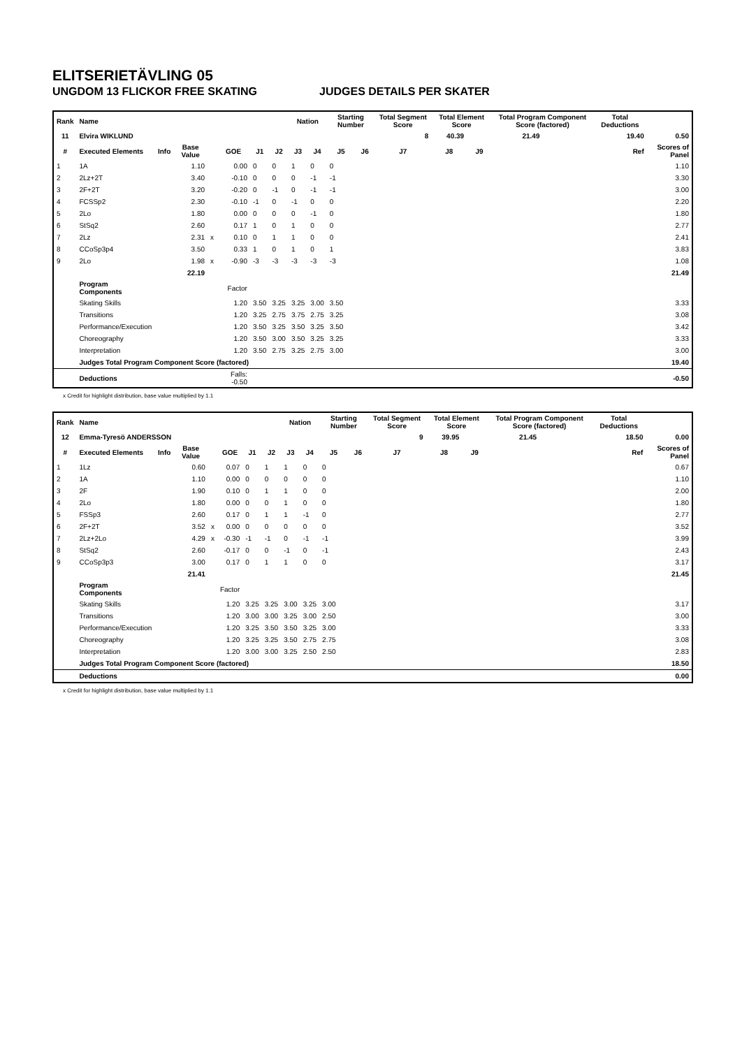ELITSERIETÄVLING 05
UNGDOM 13 FLICKOR FREE SKATING JUDGES DETAILS PER SKATER
| Rank | Name | | | | | | | Nation | | Starting Number | | Total Segment Score | Total Element Score | | Total Program Component Score (factored) | | Total Deductions | |
| --- | --- | --- | --- | --- | --- | --- | --- | --- | --- | --- | --- | --- | --- | --- | --- | --- | --- | --- |
| 11 | Elvira WIKLUND | | | | | | | | | | | 8 | 40.39 | 21.49 | | 19.40 | | 0.50 |
| # | Executed Elements | Info | Base Value | | GOE | J1 | J2 | J3 | J4 | J5 | J6 | J7 | J8 | J9 | Ref | | | Scores of Panel |
| 1 | 1A | | 1.10 | | 0.00 | 0 | 0 | 1 | 0 | 0 | | | | | | | | 1.10 |
| 2 | 2Lz+2T | | 3.40 | | -0.10 | 0 | 0 | 0 | -1 | -1 | | | | | | | | 3.30 |
| 3 | 2F+2T | | 3.20 | | -0.20 | 0 | -1 | 0 | -1 | -1 | | | | | | | | 3.00 |
| 4 | FCSSp2 | | 2.30 | | -0.10 | -1 | 0 | -1 | 0 | 0 | | | | | | | | 2.20 |
| 5 | 2Lo | | 1.80 | | 0.00 | 0 | 0 | 0 | -1 | 0 | | | | | | | | 1.80 |
| 6 | StSq2 | | 2.60 | | 0.17 | 1 | 0 | 1 | 0 | 0 | | | | | | | | 2.77 |
| 7 | 2Lz | | 2.31 | x | 0.10 | 0 | 1 | 1 | 0 | 0 | | | | | | | | 2.41 |
| 8 | CCoSp3p4 | | 3.50 | | 0.33 | 1 | 0 | 1 | 0 | 1 | | | | | | | | 3.83 |
| 9 | 2Lo | | 1.98 | x | -0.90 | -3 | -3 | -3 | -3 | -3 | | | | | | | | 1.08 |
| | | | 22.19 | | | | | | | | | | | | | | | 21.49 |
| | Program Components | | | | Factor | | | | | | | | | | | | | |
| | Skating Skills | | | | 1.20 | 3.50 | 3.25 | 3.25 | 3.00 | 3.50 | | | | | | | | 3.33 |
| | Transitions | | | | 1.20 | 3.25 | 2.75 | 3.75 | 2.75 | 3.25 | | | | | | | | 3.08 |
| | Performance/Execution | | | | 1.20 | 3.50 | 3.25 | 3.50 | 3.25 | 3.50 | | | | | | | | 3.42 |
| | Choreography | | | | 1.20 | 3.50 | 3.00 | 3.50 | 3.25 | 3.25 | | | | | | | | 3.33 |
| | Interpretation | | | | 1.20 | 3.50 | 2.75 | 3.25 | 2.75 | 3.00 | | | | | | | | 3.00 |
| | Judges Total Program Component Score (factored) | | | | | | | | | | | | | | | | | 19.40 |
| | Deductions | | | | Falls: -0.50 | | | | | | | | | | | | | -0.50 |
x Credit for highlight distribution, base value multiplied by 1.1
| Rank | Name | | | | | | | Nation | | Starting Number | | Total Segment Score | Total Element Score | | Total Program Component Score (factored) | | Total Deductions | |
| --- | --- | --- | --- | --- | --- | --- | --- | --- | --- | --- | --- | --- | --- | --- | --- | --- | --- | --- |
| 12 | Emma-Tyresö ANDERSSON | | | | | | | | | | | 9 | 39.95 | 21.45 | | 18.50 | | 0.00 |
| # | Executed Elements | Info | Base Value | | GOE | J1 | J2 | J3 | J4 | J5 | J6 | J7 | J8 | J9 | Ref | | | Scores of Panel |
| 1 | 1Lz | | 0.60 | | 0.07 | 0 | 1 | 1 | 0 | 0 | | | | | | | | 0.67 |
| 2 | 1A | | 1.10 | | 0.00 | 0 | 0 | 0 | 0 | 0 | | | | | | | | 1.10 |
| 3 | 2F | | 1.90 | | 0.10 | 0 | 1 | 1 | 0 | 0 | | | | | | | | 2.00 |
| 4 | 2Lo | | 1.80 | | 0.00 | 0 | 0 | 1 | 0 | 0 | | | | | | | | 1.80 |
| 5 | FSSp3 | | 2.60 | | 0.17 | 0 | 1 | 1 | -1 | 0 | | | | | | | | 2.77 |
| 6 | 2F+2T | | 3.52 | x | 0.00 | 0 | 0 | 0 | 0 | 0 | | | | | | | | 3.52 |
| 7 | 2Lz+2Lo | | 4.29 | x | -0.30 | -1 | -1 | 0 | -1 | -1 | | | | | | | | 3.99 |
| 8 | StSq2 | | 2.60 | | -0.17 | 0 | 0 | -1 | 0 | -1 | | | | | | | | 2.43 |
| 9 | CCoSp3p3 | | 3.00 | | 0.17 | 0 | 1 | 1 | 0 | 0 | | | | | | | | 3.17 |
| | | | 21.41 | | | | | | | | | | | | | | | 21.45 |
| | Program Components | | | | Factor | | | | | | | | | | | | | |
| | Skating Skills | | | | 1.20 | 3.25 | 3.25 | 3.00 | 3.25 | 3.00 | | | | | | | | 3.17 |
| | Transitions | | | | 1.20 | 3.00 | 3.00 | 3.25 | 3.00 | 2.50 | | | | | | | | 3.00 |
| | Performance/Execution | | | | 1.20 | 3.25 | 3.50 | 3.50 | 3.25 | 3.00 | | | | | | | | 3.33 |
| | Choreography | | | | 1.20 | 3.25 | 3.25 | 3.50 | 2.75 | 2.75 | | | | | | | | 3.08 |
| | Interpretation | | | | 1.20 | 3.00 | 3.00 | 3.25 | 2.50 | 2.50 | | | | | | | | 2.83 |
| | Judges Total Program Component Score (factored) | | | | | | | | | | | | | | | | | 18.50 |
| | Deductions | | | | | | | | | | | | | | | | | 0.00 |
x Credit for highlight distribution, base value multiplied by 1.1